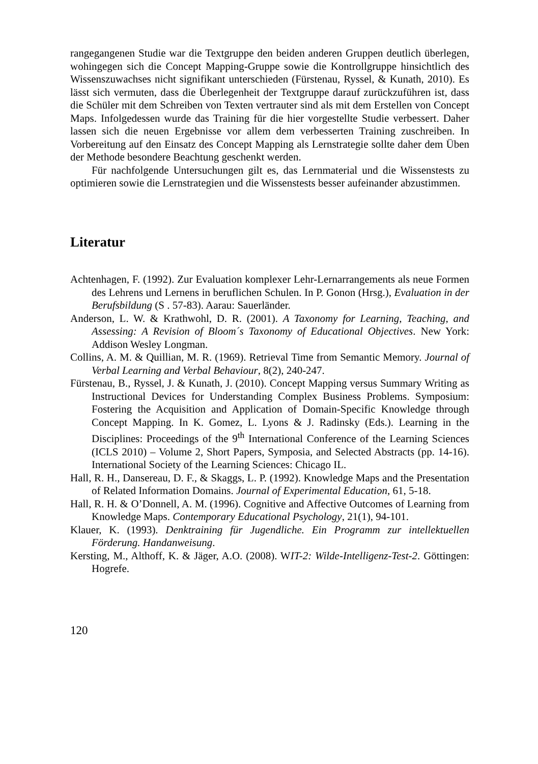rangegangenen Studie war die Textgruppe den beiden anderen Gruppen deutlich überlegen, wohingegen sich die Concept Mapping-Gruppe sowie die Kontrollgruppe hinsichtlich des Wissenszuwachses nicht signifikant unterschieden (Fürstenau, Ryssel, & Kunath, 2010). Es lässt sich vermuten, dass die Überlegenheit der Textgruppe darauf zurückzuführen ist, dass die Schüler mit dem Schreiben von Texten vertrauter sind als mit dem Erstellen von Concept Maps. Infolgedessen wurde das Training für die hier vorgestellte Studie verbessert. Daher lassen sich die neuen Ergebnisse vor allem dem verbesserten Training zuschreiben. In Vorbereitung auf den Einsatz des Concept Mapping als Lernstrategie sollte daher dem Üben der Methode besondere Beachtung geschenkt werden.
Für nachfolgende Untersuchungen gilt es, das Lernmaterial und die Wissenstests zu optimieren sowie die Lernstrategien und die Wissenstests besser aufeinander abzustimmen.
Literatur
Achtenhagen, F. (1992). Zur Evaluation komplexer Lehr-Lernarrangements als neue Formen des Lehrens und Lernens in beruflichen Schulen. In P. Gonon (Hrsg.), Evaluation in der Berufsbildung (S . 57-83). Aarau: Sauerländer.
Anderson, L. W. & Krathwohl, D. R. (2001). A Taxonomy for Learning, Teaching, and Assessing: A Revision of Bloom´s Taxonomy of Educational Objectives. New York: Addison Wesley Longman.
Collins, A. M. & Quillian, M. R. (1969). Retrieval Time from Semantic Memory. Journal of Verbal Learning and Verbal Behaviour, 8(2), 240-247.
Fürstenau, B., Ryssel, J. & Kunath, J. (2010). Concept Mapping versus Summary Writing as Instructional Devices for Understanding Complex Business Problems. Symposium: Fostering the Acquisition and Application of Domain-Specific Knowledge through Concept Mapping. In K. Gomez, L. Lyons & J. Radinsky (Eds.). Learning in the Disciplines: Proceedings of the 9<sup>th</sup> International Conference of the Learning Sciences (ICLS 2010) – Volume 2, Short Papers, Symposia, and Selected Abstracts (pp. 14-16). International Society of the Learning Sciences: Chicago IL.
Hall, R. H., Dansereau, D. F., & Skaggs, L. P. (1992). Knowledge Maps and the Presentation of Related Information Domains. Journal of Experimental Education, 61, 5-18.
Hall, R. H. & O’Donnell, A. M. (1996). Cognitive and Affective Outcomes of Learning from Knowledge Maps. Contemporary Educational Psychology, 21(1), 94-101.
Klauer, K. (1993). Denktraining für Jugendliche. Ein Programm zur intellektuellen Förderung. Handanweisung.
Kersting, M., Althoff, K. & Jäger, A.O. (2008). WIT-2: Wilde-Intelligenz-Test-2. Göttingen: Hogrefe.
120